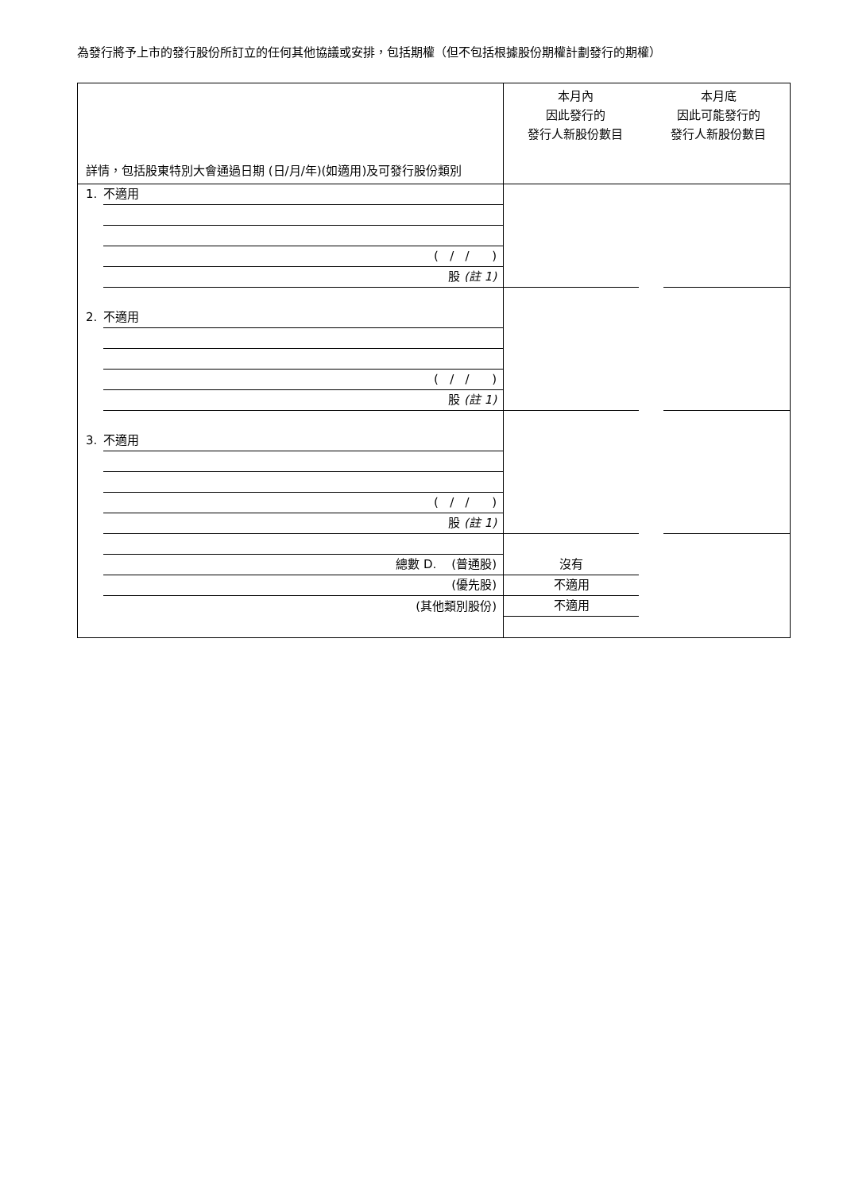為發行將予上市的發行股份所訂立的任何其他協議或安排，包括期權（但不包括根據股份期權計劃發行的期權）
| 詳情，包括股東特別大會通過日期 (日/月/年)(如適用)及可發行股份類別 | 本月內 因此發行的 發行人新股份數目 | 本月底 因此可能發行的 發行人新股份數目 |
| 1. 不適用 | | |
| ( / / ) | | |
| 股 (註 1) | | |
| 2. 不適用 | | |
| ( / / ) | | |
| 股 (註 1) | | |
| 3. 不適用 | | |
| ( / / ) | | |
| 股 (註 1) | | |
| 總數 D. (普通股) | 沒有 | |
| (優先股) | 不適用 | |
| (其他類別股份) | 不適用 | |